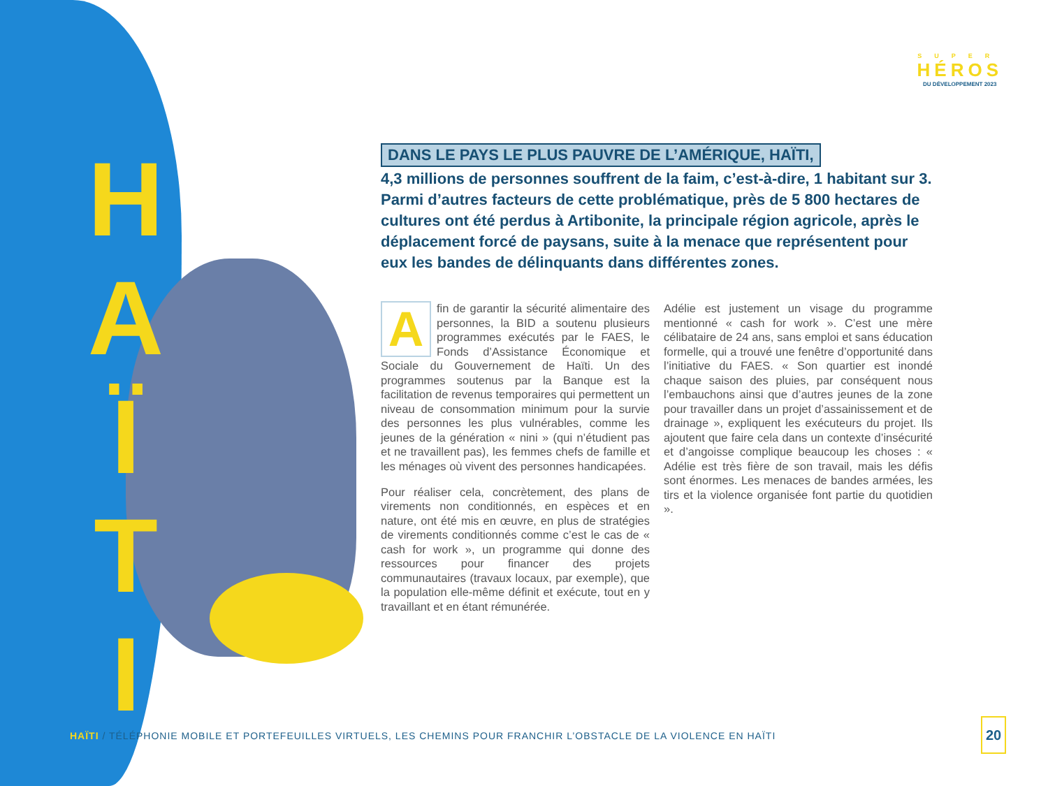SUPER
HÉROS
DU DÉVELOPPEMENT 2023
H
A
Ï
T
I
DANS LE PAYS LE PLUS PAUVRE DE L’AMÉRIQUE, HAÏTI,
4,3 millions de personnes souffrent de la faim, c’est-à-dire, 1 habitant sur 3. Parmi d’autres facteurs de cette problématique, près de 5 800 hectares de cultures ont été perdus à Artibonite, la principale région agricole, après le déplacement forcé de paysans, suite à la menace que représentent pour eux les bandes de délinquants dans différentes zones.
Afin de garantir la sécurité alimentaire des personnes, la BID a soutenu plusieurs programmes exécutés par le FAES, le Fonds d’Assistance Économique et Sociale du Gouvernement de Haïti. Un des programmes soutenus par la Banque est la facilitation de revenus temporaires qui permettent un niveau de consommation minimum pour la survie des personnes les plus vulnérables, comme les jeunes de la génération « nini » (qui n’étudient pas et ne travaillent pas), les femmes chefs de famille et les ménages où vivent des personnes handicapées.
Pour réaliser cela, concrètement, des plans de virements non conditionnés, en espèces et en nature, ont été mis en œuvre, en plus de stratégies de virements conditionnés comme c’est le cas de « cash for work », un programme qui donne des ressources pour financer des projets communautaires (travaux locaux, par exemple), que la population elle-même définit et exécute, tout en y travaillant et en étant rémunérée.
Adélie est justement un visage du programme mentionné « cash for work ». C’est une mère célibataire de 24 ans, sans emploi et sans éducation formelle, qui a trouvé une fenêtre d’opportunité dans l’initiative du FAES. « Son quartier est inondé chaque saison des pluies, par conséquent nous l’embauchons ainsi que d’autres jeunes de la zone pour travailler dans un projet d’assainissement et de drainage », expliquent les exécuteurs du projet. Ils ajoutent que faire cela dans un contexte d’insécurité et d’angoisse complique beaucoup les choses : « Adélie est très fière de son travail, mais les défis sont énormes. Les menaces de bandes armées, les tirs et la violence organisée font partie du quotidien ».
HAÏTI / TÉLÉPHONIE MOBILE ET PORTEFEUILLES VIRTUELS, LES CHEMINS POUR FRANCHIR L’OBSTACLE DE LA VIOLENCE EN HAÏTI
20